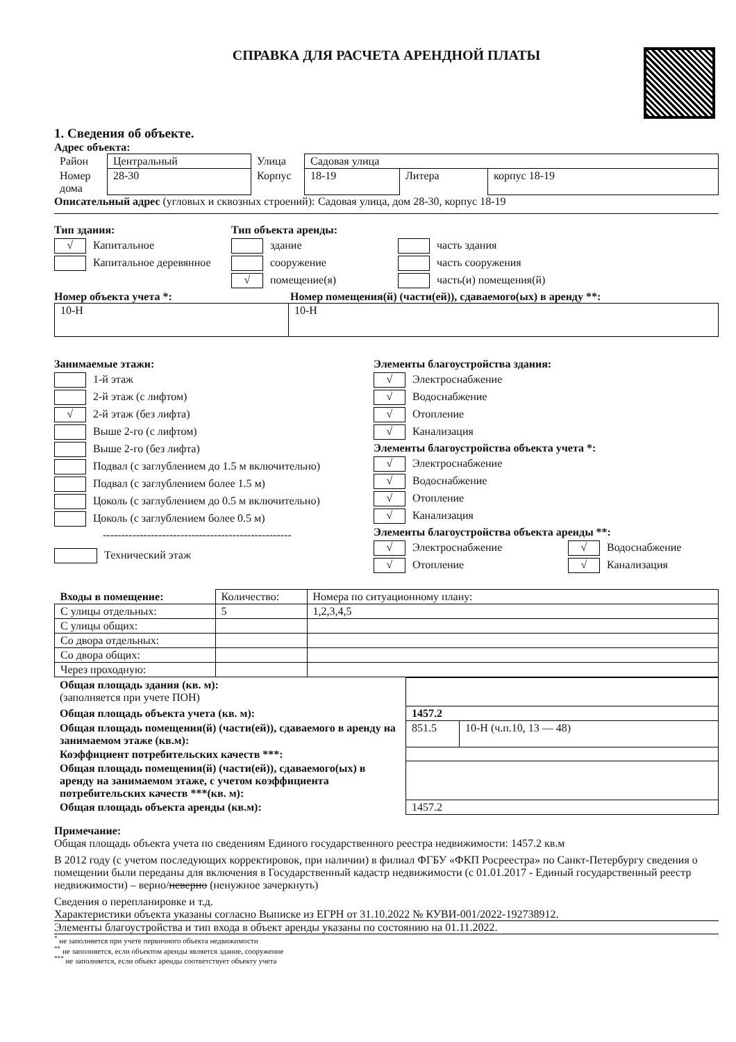СПРАВКА ДЛЯ РАСЧЕТА АРЕНДНОЙ ПЛАТЫ
1. Сведения об объекте.
Адрес объекта:
| Район | Центральный | Улица | Садовая улица | | |
| Номер дома | 28-30 | Корпус | 18-19 | Литера | корпус 18-19 |
Описательный адрес (угловых и сквозных строений):
Садовая улица, дом 28-30, корпус 18-19
Тип здания:
√ Капитальное
Капитальное деревянное
Тип объекта аренды:
здание
сооружение
√ помещение(я)
часть здания
часть сооружения
часть(и) помещения(й)
Номер объекта учета *: Номер помещения(й) (части(ей)), сдаваемого(ых) в аренду **:
| 10-Н | 10-Н |
Занимаемые этажи:
1-й этаж
2-й этаж (с лифтом)
√ 2-й этаж (без лифта)
Выше 2-го (с лифтом)
Выше 2-го (без лифта)
Подвал (с заглублением до 1.5 м включительно)
Подвал (с заглублением более 1.5 м)
Цоколь (с заглублением до 0.5 м включительно)
Цоколь (с заглублением более 0.5 м)
---------------------------------------------------
Технический этаж
Элементы благоустройства здания:
√ Электроснабжение
√ Водоснабжение
√ Отопление
√ Канализация
Элементы благоустройства объекта учета *:
√ Электроснабжение
√ Водоснабжение
√ Отопление
√ Канализация
Элементы благоустройства объекта аренды **:
√ Электроснабжение
√ Отопление
√ Водоснабжение
√ Канализация
| Входы в помещение: | Количество: | Номера по ситуационному плану: |
| С улицы отдельных: | 5 | 1,2,3,4,5 |
| С улицы общих: | | |
| Со двора отдельных: | | |
| Со двора общих: | | |
| Через проходную: | | |
| Общая площадь здания (кв. м): (заполняется при учете ПОН) | | |
| Общая площадь объекта учета (кв. м): | 1457.2 | |
| Общая площадь помещения(й) (части(ей)), сдаваемого в аренду на занимаемом этаже (кв.м): | 851.5 | 10-Н (ч.п.10, 13 — 48) |
| Коэффициент потребительских качеств ***: | | |
| Общая площадь помещения(й) (части(ей)), сдаваемого(ых) в аренду на занимаемом этаже, с учетом коэффициента потребительских качеств ***(кв. м): | | |
| Общая площадь объекта аренды (кв.м): | 1457.2 | |
Примечание:
Общая площадь объекта учета по сведениям Единого государственного реестра недвижимости: 1457.2 кв.м
В 2012 году (с учетом последующих корректировок, при наличии) в филиал ФГБУ «ФКП Росреестра» по Санкт-Петербургу сведения о помещении были переданы для включения в Государственный кадастр недвижимости (с 01.01.2017 - Единый государственный реестр недвижимости) – верно/неверно (ненужное зачеркнуть)
Сведения о перепланировке и т.д.
Характеристики объекта указаны согласно Выписке из ЕГРН от 31.10.2022 № КУВИ-001/2022-192738912.
Элементы благоустройства и тип входа в объект аренды указаны по состоянию на 01.11.2022.
<sup>*</sup> не заполняется при учете первичного объекта недвижимости
<sup>**</sup> не заполняется, если объектом аренды является здание, сооружение
<sup>***</sup> не заполняется, если объект аренды соответствует объекту учета